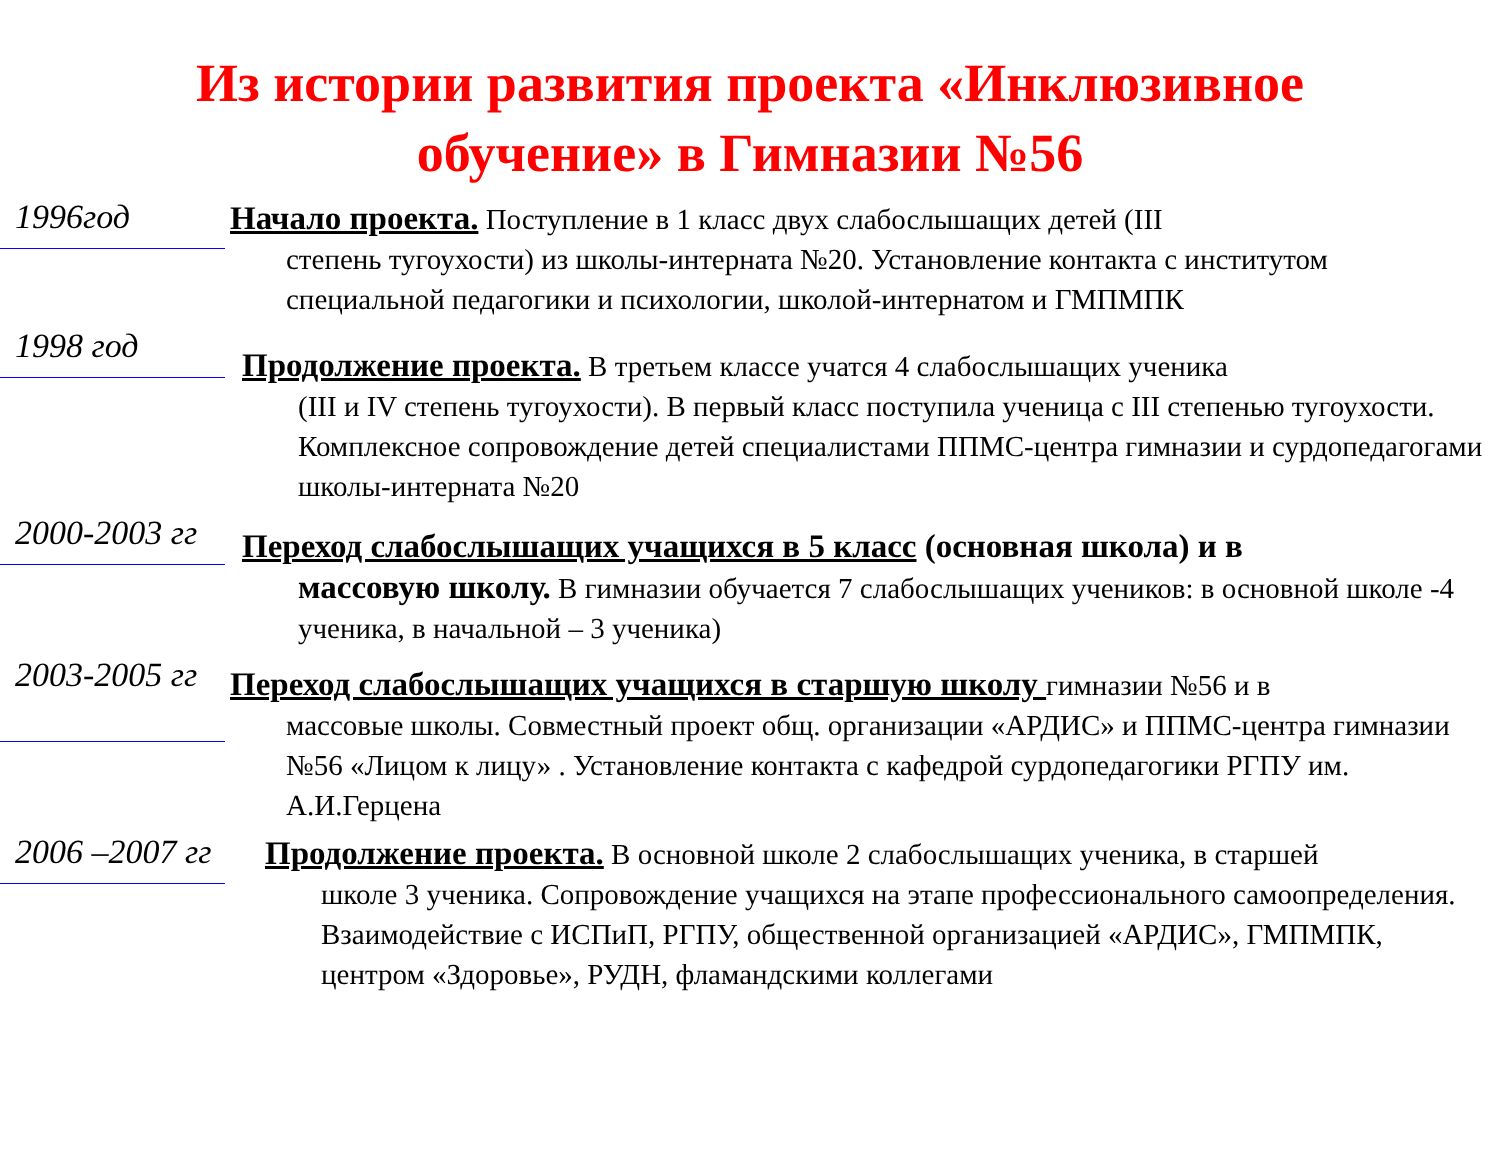Из истории развития проекта «Инклюзивное
обучение» в Гимназии №56
1996год
Начало проекта. Поступление в 1 класс двух слабослышащих детей (III
степень тугоухости) из школы-интерната №20. Установление контакта с институтом специальной педагогики и психологии, школой-интернатом и ГМПМПК
1998 год
Продолжение проекта. В третьем классе учатся 4 слабослышащих ученика
(III и IV степень тугоухости). В первый класс поступила ученица с III степенью тугоухости. Комплексное сопровождение детей специалистами ППМС-центра гимназии и сурдопедагогами школы-интерната №20
2000-2003 гг
Переход слабослышащих учащихся в 5 класс (основная школа) и в
массовую школу. В гимназии обучается 7 слабослышащих учеников: в основной школе -4 ученика, в начальной – 3 ученика)
2003-2005 гг
Переход слабослышащих учащихся в старшую школу гимназии №56 и в
массовые школы. Совместный проект общ. организации «АРДИС» и ППМС-центра гимназии №56 «Лицом к лицу» . Установление контакта с кафедрой сурдопедагогики РГПУ им. А.И.Герцена
2006 –2007 гг
Продолжение проекта. В основной школе 2 слабослышащих ученика, в старшей
школе 3 ученика. Сопровождение учащихся на этапе профессионального самоопределения. Взаимодействие с ИСПиП, РГПУ, общественной организацией «АРДИС», ГМПМПК, центром «Здоровье», РУДН, фламандскими коллегами